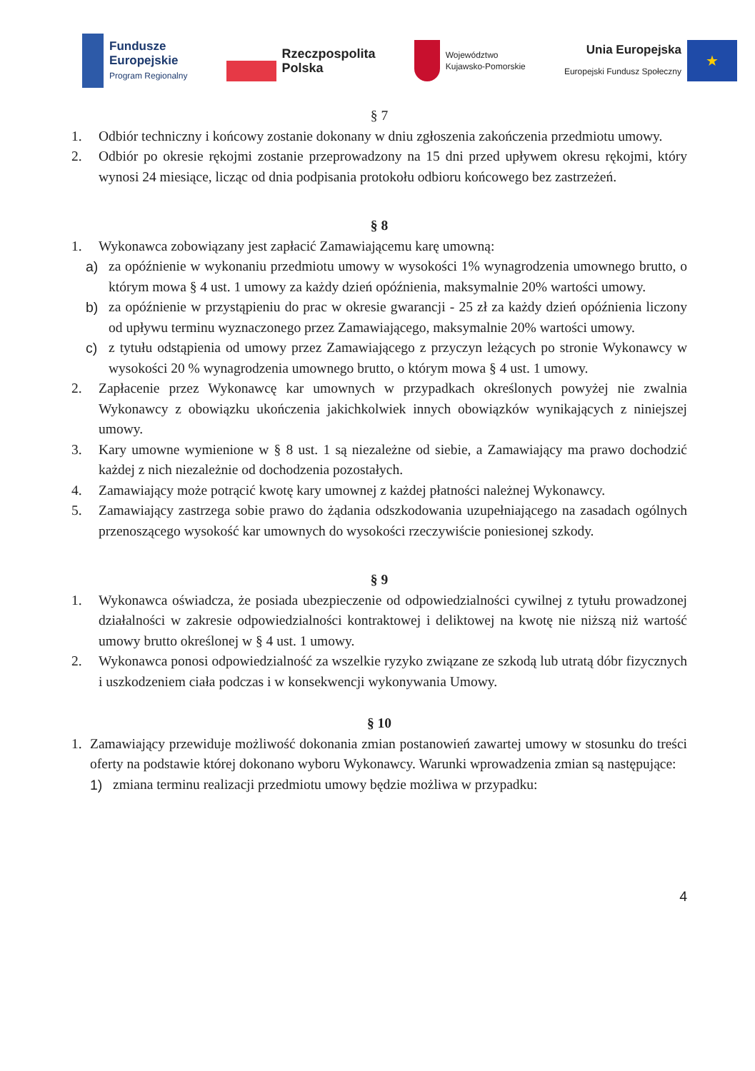Fundusze
Europejskie
Program Regionalny
Rzeczpospolita
Polska
Województwo
Kujawsko-Pomorskie
Unia Europejska
Europejski Fundusz Społeczny
★
§ 7
1. Odbiór techniczny i końcowy zostanie dokonany w dniu zgłoszenia zakończenia przedmiotu umowy.
2. Odbiór po okresie rękojmi zostanie przeprowadzony na 15 dni przed upływem okresu rękojmi, który wynosi 24 miesiące, licząc od dnia podpisania protokołu odbioru końcowego bez zastrzeżeń.
§ 8
1. Wykonawca zobowiązany jest zapłacić Zamawiającemu karę umowną:
a) za opóźnienie w wykonaniu przedmiotu umowy w wysokości 1% wynagrodzenia umownego brutto, o którym mowa § 4 ust. 1 umowy za każdy dzień opóźnienia, maksymalnie 20% wartości umowy.
b) za opóźnienie w przystąpieniu do prac w okresie gwarancji - 25 zł za każdy dzień opóźnienia liczony od upływu terminu wyznaczonego przez Zamawiającego, maksymalnie 20% wartości umowy.
c) z tytułu odstąpienia od umowy przez Zamawiającego z przyczyn leżących po stronie Wykonawcy w wysokości 20 % wynagrodzenia umownego brutto, o którym mowa § 4 ust. 1 umowy.
2. Zapłacenie przez Wykonawcę kar umownych w przypadkach określonych powyżej nie zwalnia Wykonawcy z obowiązku ukończenia jakichkolwiek innych obowiązków wynikających z niniejszej umowy.
3. Kary umowne wymienione w § 8 ust. 1 są niezależne od siebie, a Zamawiający ma prawo dochodzić każdej z nich niezależnie od dochodzenia pozostałych.
4. Zamawiający może potrącić kwotę kary umownej z każdej płatności należnej Wykonawcy.
5. Zamawiający zastrzega sobie prawo do żądania odszkodowania uzupełniającego na zasadach ogólnych przenoszącego wysokość kar umownych do wysokości rzeczywiście poniesionej szkody.
§ 9
1. Wykonawca oświadcza, że posiada ubezpieczenie od odpowiedzialności cywilnej z tytułu prowadzonej działalności w zakresie odpowiedzialności kontraktowej i deliktowej na kwotę nie niższą niż wartość umowy brutto określonej w § 4 ust. 1 umowy.
2. Wykonawca ponosi odpowiedzialność za wszelkie ryzyko związane ze szkodą lub utratą dóbr fizycznych i uszkodzeniem ciała podczas i w konsekwencji wykonywania Umowy.
§ 10
1. Zamawiający przewiduje możliwość dokonania zmian postanowień zawartej umowy w stosunku do treści oferty na podstawie której dokonano wyboru Wykonawcy. Warunki wprowadzenia zmian są następujące:
1) zmiana terminu realizacji przedmiotu umowy będzie możliwa w przypadku:
4